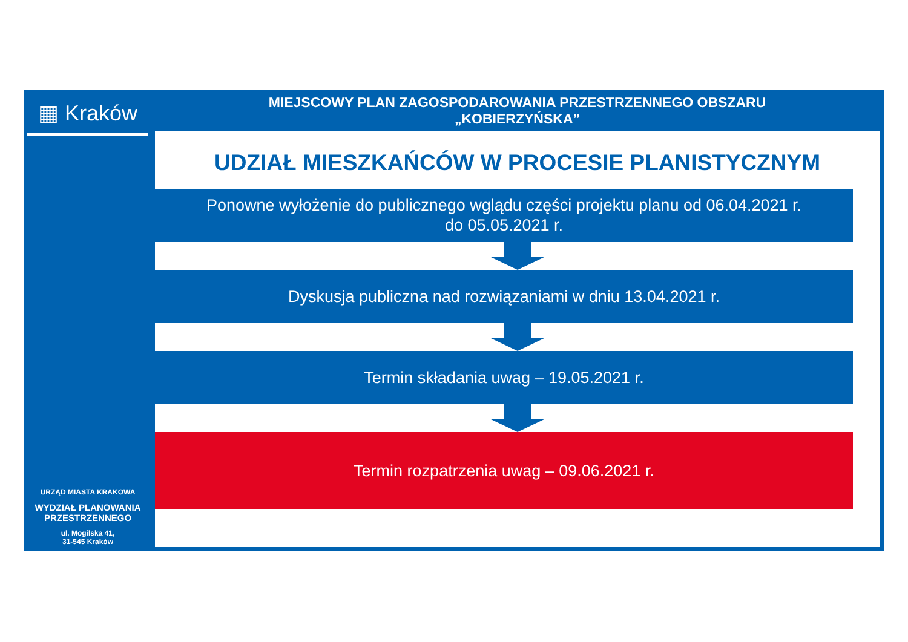▦ Kraków
URZĄD MIASTA KRAKOWA
WYDZIAŁ PLANOWANIA
PRZESTRZENNEGO
ul. Mogilska 41,
31-545 Kraków
MIEJSCOWY PLAN ZAGOSPODAROWANIA PRZESTRZENNEGO OBSZARU
„KOBIERZYŃSKA”
UDZIAŁ MIESZKAŃCÓW W PROCESIE PLANISTYCZNYM
Ponowne wyłożenie do publicznego wglądu części projektu planu od 06.04.2021 r.
do 05.05.2021 r.
Dyskusja publiczna nad rozwiązaniami w dniu 13.04.2021 r.
Termin składania uwag – 19.05.2021 r.
Termin rozpatrzenia uwag – 09.06.2021 r.